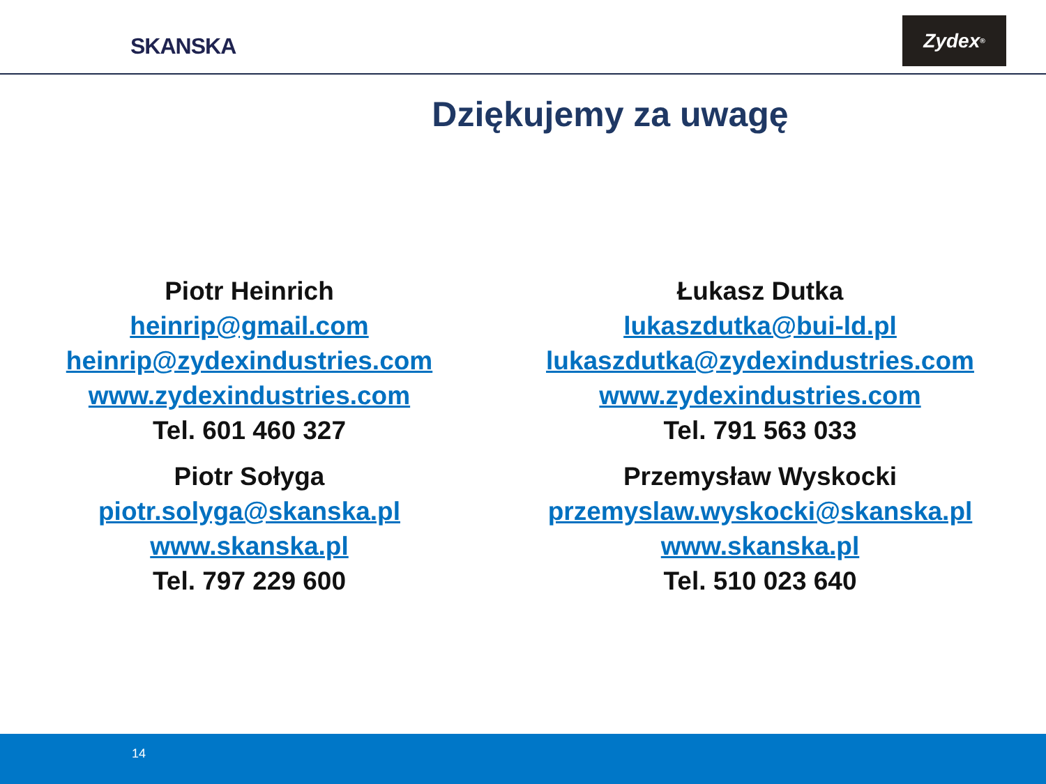SKANSKA
Zydex<sup>®</sup>
Dziękujemy za uwagę
Piotr Heinrich
heinrip@gmail.com
heinrip@zydexindustries.com
www.zydexindustries.com
Tel. 601 460 327
Piotr Sołyga
piotr.solyga@skanska.pl
www.skanska.pl
Tel. 797 229 600
Łukasz Dutka
lukaszdutka@bui-ld.pl
lukaszdutka@zydexindustries.com
www.zydexindustries.com
Tel. 791 563 033
Przemysław Wyskocki
przemyslaw.wyskocki@skanska.pl
www.skanska.pl
Tel. 510 023 640
14